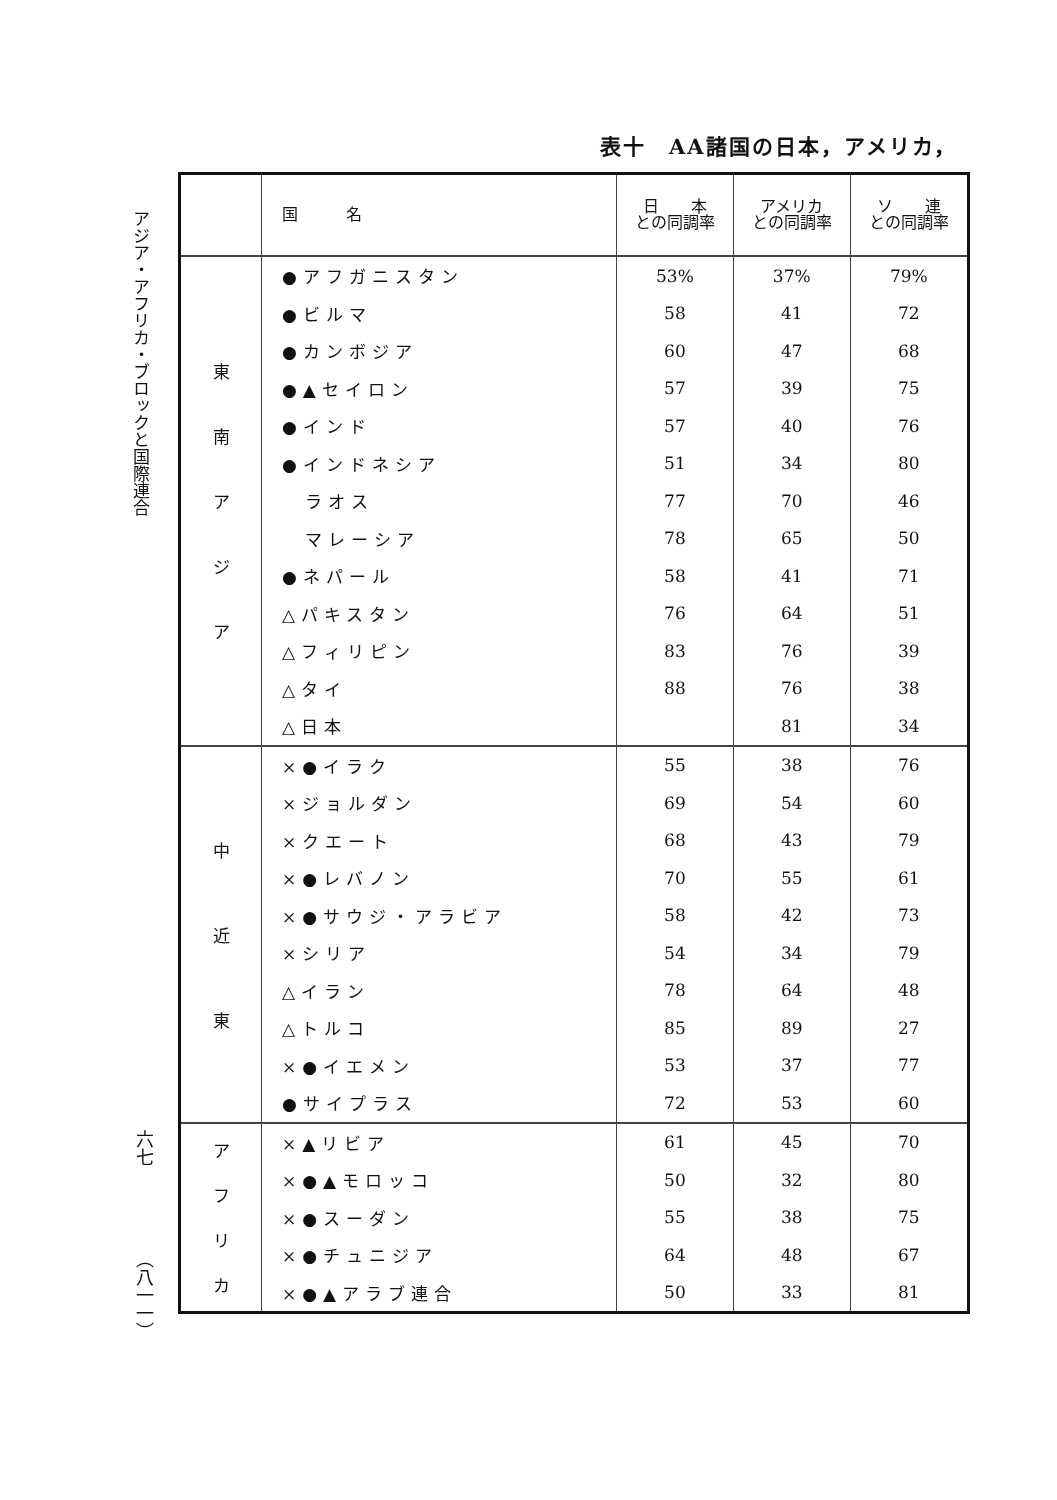表十　AA諸国の日本，アメリカ，
アジア・アフリカ・ブロックと国際連合
六七
（八一一）
| | 国 名 | 日 本 との同調率 | アメリカ との同調率 | ソ 連 との同調率 |
| --- | --- | --- | --- | --- |
| 東 南 ア ジ ア | ●アフガニスタン | 53% | 37% | 79% |
| | ●ビルマ | 58 | 41 | 72 |
| | ●カンボジア | 60 | 47 | 68 |
| | ●▲セイロン | 57 | 39 | 75 |
| | ●インド | 57 | 40 | 76 |
| | ●インドネシア | 51 | 34 | 80 |
| | ラオス | 77 | 70 | 46 |
| | マレーシア | 78 | 65 | 50 |
| | ●ネパール | 58 | 41 | 71 |
| | △パキスタン | 76 | 64 | 51 |
| | △フィリピン | 83 | 76 | 39 |
| | △タイ | 88 | 76 | 38 |
| | △日本 | | 81 | 34 |
| 中 近 東 | ×●イラク | 55 | 38 | 76 |
| | ×ジョルダン | 69 | 54 | 60 |
| | ×クエート | 68 | 43 | 79 |
| | ×●レバノン | 70 | 55 | 61 |
| | ×●サウジ・アラビア | 58 | 42 | 73 |
| | ×シリア | 54 | 34 | 79 |
| | △イラン | 78 | 64 | 48 |
| | △トルコ | 85 | 89 | 27 |
| | ×●イエメン | 53 | 37 | 77 |
| | ●サイプラス | 72 | 53 | 60 |
| ア フ リ カ | ×▲リビア | 61 | 45 | 70 |
| | ×●▲モロッコ | 50 | 32 | 80 |
| | ×●スーダン | 55 | 38 | 75 |
| | ×●チュニジア | 64 | 48 | 67 |
| | ×●▲アラブ連合 | 50 | 33 | 81 |